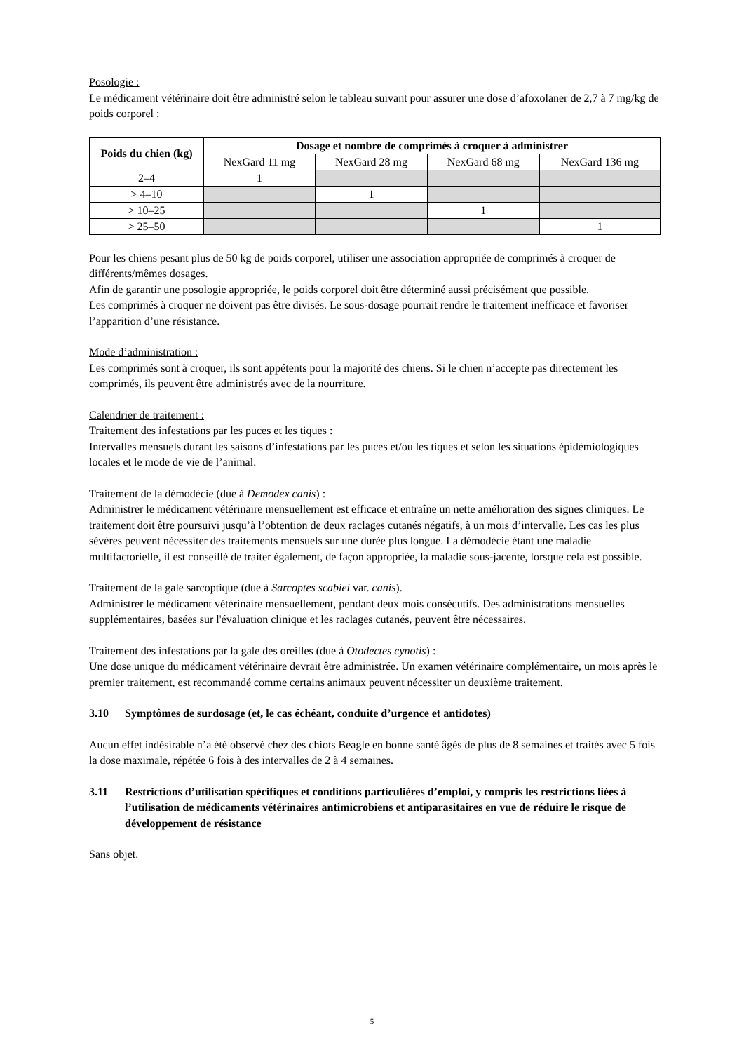Posologie :
Le médicament vétérinaire doit être administré selon le tableau suivant pour assurer une dose d’afoxolaner de 2,7 à 7 mg/kg de poids corporel :
| Poids du chien (kg) | Dosage et nombre de comprimés à croquer à administrer | | | |
| --- | --- | --- | --- | --- |
| | NexGard 11 mg | NexGard 28 mg | NexGard 68 mg | NexGard 136 mg |
| 2–4 | 1 | | | |
| > 4–10 | | 1 | | |
| > 10–25 | | | 1 | |
| > 25–50 | | | | 1 |
Pour les chiens pesant plus de 50 kg de poids corporel, utiliser une association appropriée de comprimés à croquer de différents/mêmes dosages.
Afin de garantir une posologie appropriée, le poids corporel doit être déterminé aussi précisément que possible.
Les comprimés à croquer ne doivent pas être divisés. Le sous-dosage pourrait rendre le traitement inefficace et favoriser l’apparition d’une résistance.
Mode d’administration :
Les comprimés sont à croquer, ils sont appétents pour la majorité des chiens. Si le chien n’accepte pas directement les comprimés, ils peuvent être administrés avec de la nourriture.
Calendrier de traitement :
Traitement des infestations par les puces et les tiques :
Intervalles mensuels durant les saisons d’infestations par les puces et/ou les tiques et selon les situations épidémiologiques locales et le mode de vie de l’animal.
Traitement de la démodécie (due à Demodex canis) :
Administrer le médicament vétérinaire mensuellement est efficace et entraîne un nette amélioration des signes cliniques. Le traitement doit être poursuivi jusqu’à l’obtention de deux raclages cutanés négatifs, à un mois d’intervalle. Les cas les plus sévères peuvent nécessiter des traitements mensuels sur une durée plus longue. La démodécie étant une maladie multifactorielle, il est conseillé de traiter également, de façon appropriée, la maladie sous-jacente, lorsque cela est possible.
Traitement de la gale sarcoptique (due à Sarcoptes scabiei var. canis).
Administrer le médicament vétérinaire mensuellement, pendant deux mois consécutifs. Des administrations mensuelles supplémentaires, basées sur l'évaluation clinique et les raclages cutanés, peuvent être nécessaires.
Traitement des infestations par la gale des oreilles (due à Otodectes cynotis) :
Une dose unique du médicament vétérinaire devrait être administrée. Un examen vétérinaire complémentaire, un mois après le premier traitement, est recommandé comme certains animaux peuvent nécessiter un deuxième traitement.
3.10 Symptômes de surdosage (et, le cas échéant, conduite d’urgence et antidotes)
Aucun effet indésirable n’a été observé chez des chiots Beagle en bonne santé âgés de plus de 8 semaines et traités avec 5 fois la dose maximale, répétée 6 fois à des intervalles de 2 à 4 semaines.
3.11 Restrictions d’utilisation spécifiques et conditions particulières d’emploi, y compris les restrictions liées à l’utilisation de médicaments vétérinaires antimicrobiens et antiparasitaires en vue de réduire le risque de développement de résistance
Sans objet.
5